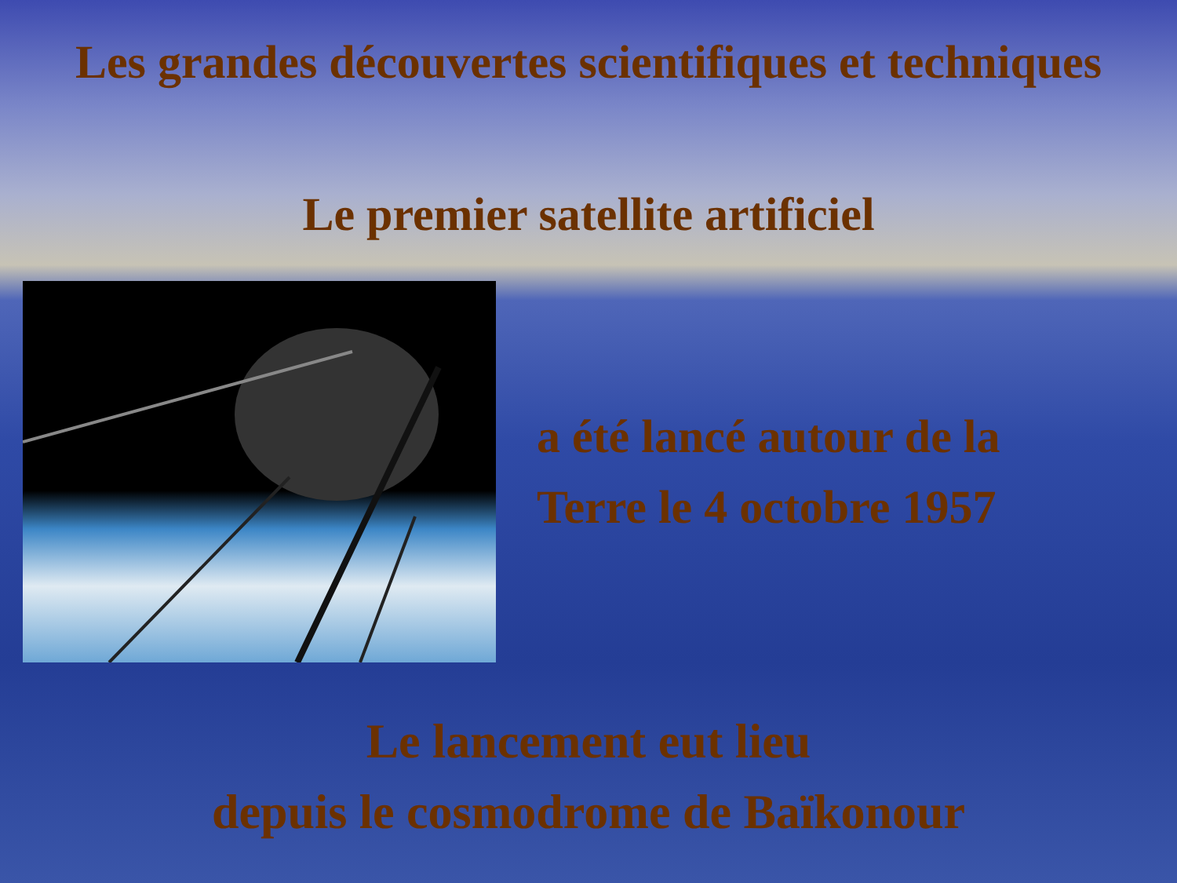Les grandes découvertes scientifiques et techniques
Le premier satellite artificiel
a été lancé autour de la
Terre le 4 octobre 1957
Le lancement eut lieu
depuis le cosmodrome de Baïkonour